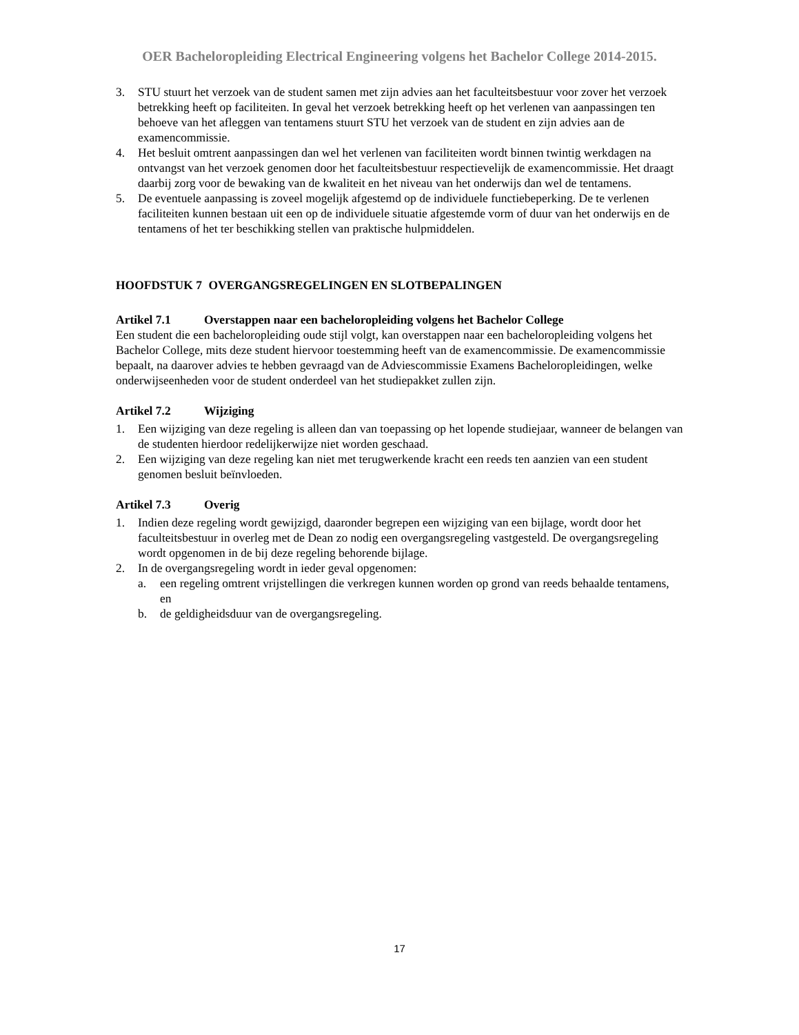OER Bacheloropleiding Electrical Engineering volgens het Bachelor College 2014-2015.
3. STU stuurt het verzoek van de student samen met zijn advies aan het faculteitsbestuur voor zover het verzoek betrekking heeft op faciliteiten. In geval het verzoek betrekking heeft op het verlenen van aanpassingen ten behoeve van het afleggen van tentamens stuurt STU het verzoek van de student en zijn advies aan de examencommissie.
4. Het besluit omtrent aanpassingen dan wel het verlenen van faciliteiten wordt binnen twintig werkdagen na ontvangst van het verzoek genomen door het faculteitsbestuur respectievelijk de examencommissie. Het draagt daarbij zorg voor de bewaking van de kwaliteit en het niveau van het onderwijs dan wel de tentamens.
5. De eventuele aanpassing is zoveel mogelijk afgestemd op de individuele functiebeperking. De te verlenen faciliteiten kunnen bestaan uit een op de individuele situatie afgestemde vorm of duur van het onderwijs en de tentamens of het ter beschikking stellen van praktische hulpmiddelen.
HOOFDSTUK 7 OVERGANGSREGELINGEN EN SLOTBEPALINGEN
Artikel 7.1 Overstappen naar een bacheloropleiding volgens het Bachelor College
Een student die een bacheloropleiding oude stijl volgt, kan overstappen naar een bacheloropleiding volgens het Bachelor College, mits deze student hiervoor toestemming heeft van de examencommissie. De examencommissie bepaalt, na daarover advies te hebben gevraagd van de Adviescommissie Examens Bacheloropleidingen, welke onderwijseenheden voor de student onderdeel van het studiepakket zullen zijn.
Artikel 7.2 Wijziging
1. Een wijziging van deze regeling is alleen dan van toepassing op het lopende studiejaar, wanneer de belangen van de studenten hierdoor redelijkerwijze niet worden geschaad.
2. Een wijziging van deze regeling kan niet met terugwerkende kracht een reeds ten aanzien van een student genomen besluit beïnvloeden.
Artikel 7.3 Overig
1. Indien deze regeling wordt gewijzigd, daaronder begrepen een wijziging van een bijlage, wordt door het faculteitsbestuur in overleg met de Dean zo nodig een overgangsregeling vastgesteld. De overgangsregeling wordt opgenomen in de bij deze regeling behorende bijlage.
2. In de overgangsregeling wordt in ieder geval opgenomen:
a. een regeling omtrent vrijstellingen die verkregen kunnen worden op grond van reeds behaalde tentamens, en
b. de geldigheidsduur van de overgangsregeling.
17